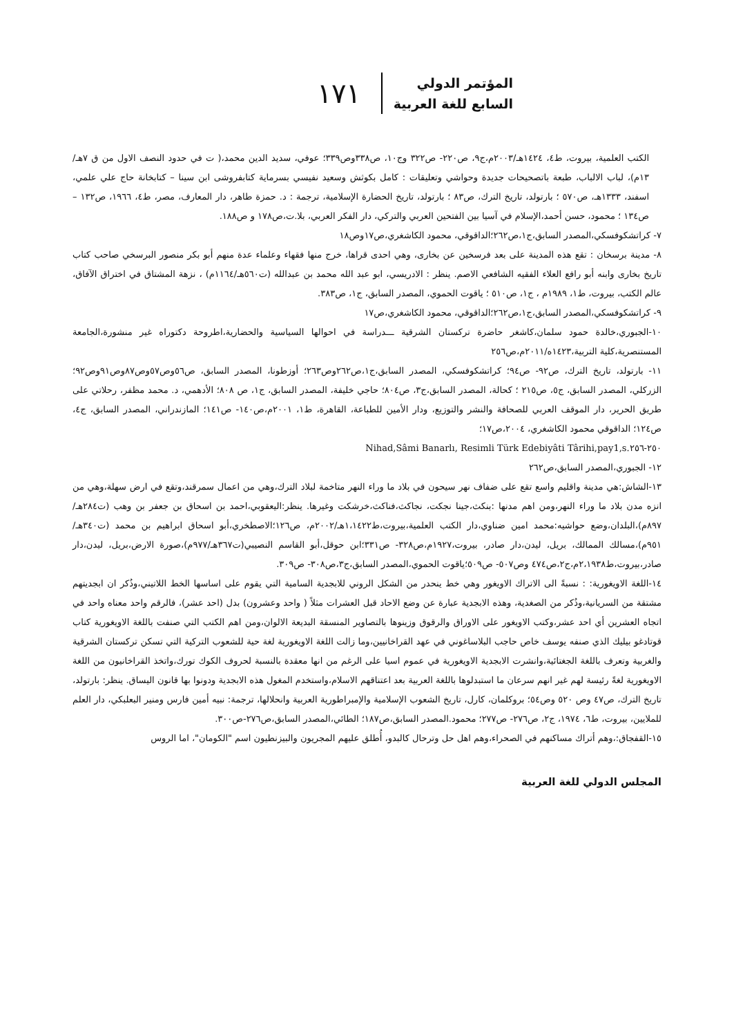المؤتمر الدولي
السابع للغة العربية
١٧١
الكتب العلمية، بيروت، ط٤، ١٤٢٤هـ/٢٠٠٣م،ج٩، ص٢٢٠- ص٣٢٢ وج١٠، ص٣٣٨وص٣٣٩؛ عوفي، سديد الدين محمد،( ت في حدود النصف الاول من ق ٧هـ/ ١٣م)، لباب الالباب، طبعة باتصحيحات جديدة وحواشي وتعليقات : كامل بكوثش وسعيد نفيسي بسرماية كتابفروشى ابن سينا – كتابخانة حاج علي علمي، اسفند، ١٣٣٣هـ، ص٥٧٠ ؛ بارتولد، تاريخ الترك، ص٨٣ ؛ بارتولد، تاريخ الحضارة الإسلامية، ترجمة : د. حمزة طاهر، دار المعارف، مصر، ط٤، ١٩٦٦، ص١٣٢ – ص١٣٤ ؛ محمود، حسن أحمد،الإسلام في آسيا بين الفتحين العربي والتركي، دار الفكر العربي، بلا.ت،ص١٧٨ و ص١٨٨.
٧- كراتشكوفسكي،المصدر السابق،ج١،ص٢٦٢؛الداقوقي، محمود الكاشغري،ص١٧وص١٨
٨- مدينة برسخان : تقع هذه المدينة على بعد فرسخين عن بخارى، وهي احدى قراها، خرج منها فقهاء وعلماء عدة منهم أبو بكر منصور البرسخي صاحب كتاب تاريخ بخارى وابنه أبو رافع العلاء الفقيه الشافعي الاصم. ينظر : الادريسي، ابو عبد الله محمد بن عبدالله (ت٥٦٠هـ/١١٦٤م) ، نزهة المشتاق في اختراق الآفاق، عالم الكتب، بيروت، ط١، ١٩٨٩م ، ج١، ص٥١٠ ؛ ياقوت الحموي، المصدر السابق، ج١، ص٣٨٣.
٩- كراتشكوفسكي،المصدر السابق،ج١،ص٢٦٢؛الداقوقي، محمود الكاشغري،ص١٧
١٠-الجبوري،خالدة حمود سلمان،كاشغر حاضرة تركستان الشرقية ـــدراسة في احوالها السياسية والحضارية،اطروحة دكتوراه غير منشورة،الجامعة المستنصرية،كلية التربية،١٤٢٣ه/٢٠١١م،ص٢٥٦
١١- بارتولد، تاريخ الترك، ص٩٢- ص٩٤؛ كراتشكوفسكي، المصدر السابق،ج١،ص٢٦٢وص٢٦٣؛ أوزطونا، المصدر السابق، ص٥٦وص٥٧وص٨٧وص٩١وص٩٢؛ الزركلي، المصدر السابق، ج٥، ص٢١٥ ؛ كحالة، المصدر السابق،ج٣، ص٨٠٤؛ حاجي خليفة، المصدر السابق، ج١، ص ٨٠٨؛ الأدهمي، د. محمد مظفر، رحلاتي على طريق الحرير، دار الموقف العربي للصحافة والنشر والتوزيع، ودار الأمين للطباعة، القاهرة، ط١، ٢٠٠١م،ص١٤٠- ص١٤١؛ المازندراني، المصدر السابق، ج٤، ص١٢٤؛ الداقوقي محمود الكاشغري، ٢٠٠٤،ص١٧؛
Nihad,Sâmi Banarlı, Resimli Türk Edebiyâti Târihi,pay1,s.٢٥٠-٢٥٦
١٢- الجبوري،المصدر السابق،ص٢٦٢
١٣-الشاش:هي مدينة واقليم واسع تقع على ضفاف نهر سيحون في بلاد ما وراء النهر متاخمة لبلاد الترك،وهي من اعمال سمرقند،وتقع في ارض سهلة،وهي من انزه مدن بلاد ما وراء النهر،ومن اهم مدنها :بنكث،جينا نجكت، نجاكث،فناكث،خرشكت وغيرها. ينظر:اليعقوبي،احمد بن اسحاق بن جعفر بن وهب (ت٢٨٤هـ/٨٩٧م)،البلدان،وضع حواشيه:محمد امين ضناوي،دار الكتب العلمية،بيروت،ط١،١٤٢٢هـ/٢٠٠٢م، ص١٢٦؛الاصطخري،أبو اسحاق ابراهيم بن محمد (ت٣٤٠هـ/٩٥١م)،مسالك الممالك، بريل، ليدن،دار صادر، بيروت،١٩٢٧م،ص٣٢٨- ص٣٣١؛ابن حوقل،أبو القاسم النصيبي(ت٣٦٧هـ/٩٧٧م)،صورة الارض،بريل، ليدن،دار صادر،بيروت،ط٢،١٩٣٨م،ج٢،ص٤٧٤ وص٥٠٧- ص٥٠٩؛ياقوت الحموي،المصدر السابق،ج٣،ص٣٠٨- ص٣٠٩.
١٤-اللغة الاويغورية: : نسبةً الى الاتراك الاويغور وهي خط ينحدر من الشكل الروني للابجدية السامية التي يقوم على اساسها الخط اللاتيني،وذُكر ان ابجديتهم مشتقة من السريانية،وذُكر من الصغدية، وهذه الابجدية عبارة عن وضع الاحاد قبل العشرات مثلاً ( واحد وعشرون) بدل (احد عشر)، فالرقم واحد معناه واحد في اتجاه العشرين أي احد عشر،وكتب الاويغور على الاوراق والرقوق وزينوها بالتصاوير المنسقة البديعة الالوان،ومن اهم الكتب التي صنفت باللغة الاويغورية كتاب قوتادغو بيليك الذي صنفه يوسف خاص حاجب البلاساغوني في عهد القراخانيين،وما زالت اللغة الاويغورية لغة حية للشعوب التركية التي تسكن تركستان الشرقية والغربية وتعرف باللغة الجغتائية،وانشرت الابجدية الاويغورية في عموم اسيا على الرغم من انها معقدة بالنسبة لحروف الكوك تورك،واتخذ القراخانيون من اللغة الاويغورية لغةً رئيسة لهم غير انهم سرعان ما استبدلوها باللغة العربية بعد اعتناقهم الاسلام،واستخدم المغول هذه الابجدية ودونوا بها قانون اليساق. ينظر: بارتولد، تاريخ الترك، ص٤٧ وص ٥٢٠ وص٥٤؛ بروكلمان، كارل، تاريخ الشعوب الإسلامية والإمبراطورية العربية وانحلالها، ترجمة: نبيه أمين فارس ومنير البعلبكي، دار العلم للملايين، بيروت، ط٦، ١٩٧٤، ج٢، ص٢٧٦- ص٢٧٧؛ محمود.المصدر السابق،ص١٨٧؛ الطائي،المصدر السابق،ص٢٧٦-ص٣٠٠.
١٥-القفجاق:،وهم أتراك مساكنهم في الصحراء،وهم اهل حل وترحال كالبدو، أُطلق عليهم المجريون والبيزنطيون اسم "الكومان"، اما الروس
المجلس الدولي للغة العربية